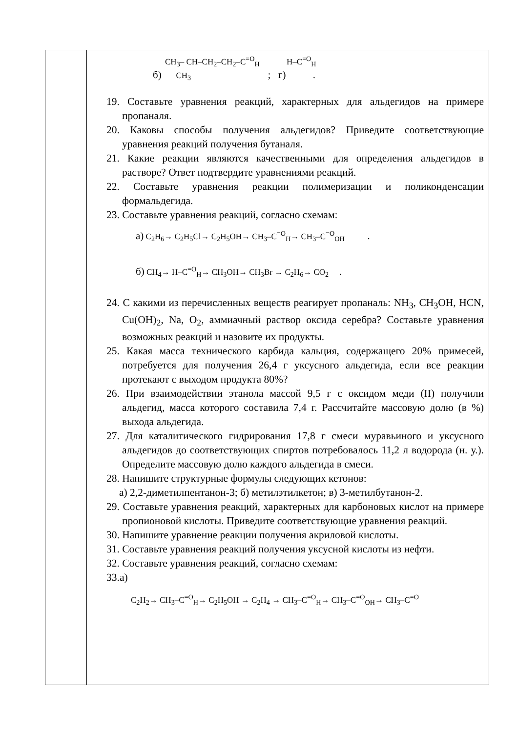| | CH<sub>3</sub>– CH–CH<sub>2</sub>–CH<sub>2</sub>–C<sup>=O</sup><sub>H</sub> H–C<sup>=O</sup><sub>H</sub> б) CH<sub>3</sub> ; г) . 19. Составьте уравнения реакций, характерных для альдегидов на примере пропаналя. 20. Каковы способы получения альдегидов? Приведите соответствующие уравнения реакций получения бутаналя. 21. Какие реакции являются качественными для определения альдегидов в растворе? Ответ подтвердите уравнениями реакций. 22. Составьте уравнения реакции полимеризации и поликонденсации формальдегида. 23. Составьте уравнения реакций, согласно схемам: а) C<sub>2</sub>H<sub>6</sub>→ C<sub>2</sub>H<sub>5</sub>Cl→ C<sub>2</sub>H<sub>5</sub>OH→ CH<sub>3</sub>–C<sup>=O</sup><sub>H</sub>→ CH<sub>3</sub>–C<sup>=O</sup><sub>OH</sub> . б) CH<sub>4</sub>→ H–C<sup>=O</sup><sub>H</sub>→ CH<sub>3</sub>OH→ CH<sub>3</sub>Br → C<sub>2</sub>H<sub>6</sub>→ CO<sub>2</sub> . 24. С какими из перечисленных веществ реагирует пропаналь: NH<sub>3</sub>, CH<sub>3</sub>OH, HCN, Cu(OH)<sub>2</sub>, Na, O<sub>2</sub>, аммиачный раствор оксида серебра? Составьте уравнения возможных реакций и назовите их продукты. 25. Какая масса технического карбида кальция, содержащего 20% примесей, потребуется для получения 26,4 г уксусного альдегида, если все реакции протекают с выходом продукта 80%? 26. При взаимодействии этанола массой 9,5 г с оксидом меди (II) получили альдегид, масса которого составила 7,4 г. Рассчитайте массовую долю (в %) выхода альдегида. 27. Для каталитического гидрирования 17,8 г смеси муравьиного и уксусного альдегидов до соответствующих спиртов потребовалось 11,2 л водорода (н. у.). Определите массовую долю каждого альдегида в смеси. 28. Напишите структурные формулы следующих кетонов: а) 2,2-диметилпентанон-3; б) метилэтилкетон; в) 3-метилбутанон-2. 29. Составьте уравнения реакций, характерных для карбоновых кислот на примере пропионовой кислоты. Приведите соответствующие уравнения реакций. 30. Напишите уравнение реакции получения акриловой кислоты. 31. Составьте уравнения реакций получения уксусной кислоты из нефти. 32. Составьте уравнения реакций, согласно схемам: 33.а) C<sub>2</sub>H<sub>2</sub>→ CH<sub>3</sub>–C<sup>=O</sup><sub>H</sub>→ C<sub>2</sub>H<sub>5</sub>OH → C<sub>2</sub>H<sub>4</sub> → CH<sub>3</sub>–C<sup>=O</sup><sub>H</sub>→ CH<sub>3</sub>–C<sup>=O</sup><sub>OH</sub>→ CH<sub>3</sub>–C<sup>=O</sup> |